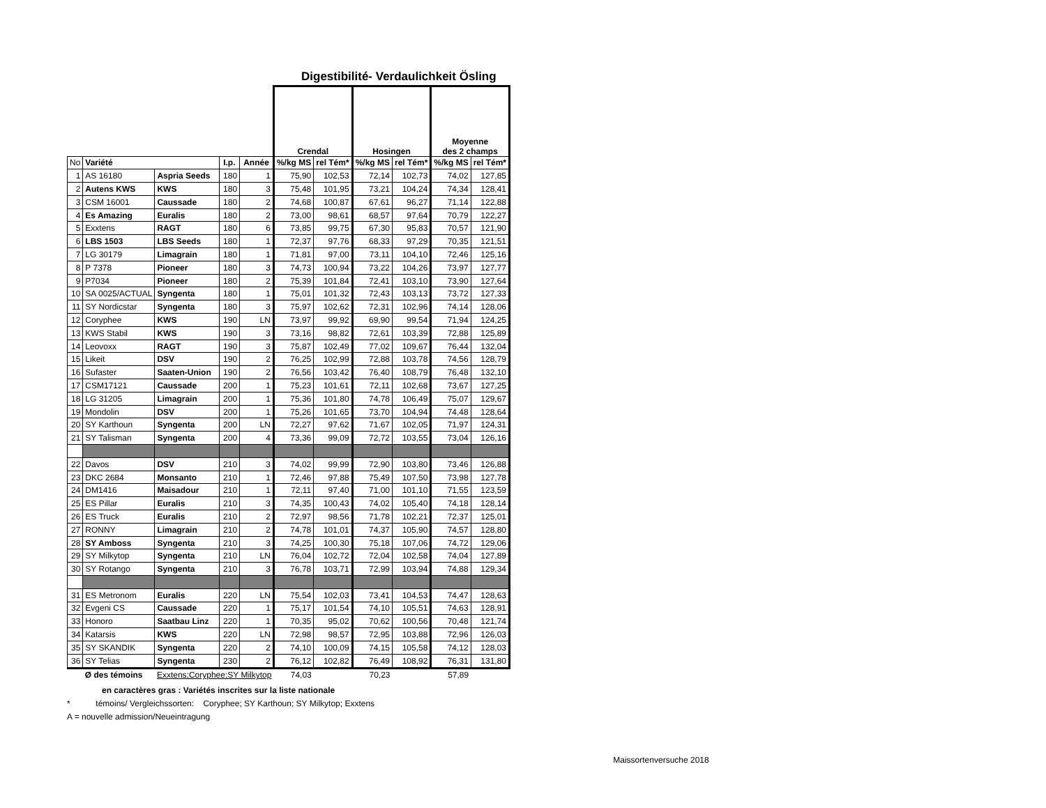Digestibilité- Verdaulichkeit Ösling
| | | | | | Crendal | | Hosingen | | Moyenne des 2 champs | |
| No | Variété | | I.p. | Année | %/kg MS | rel Tém* | %/kg MS | rel Tém* | %/kg MS | rel Tém* |
| 1 | AS 16180 | Aspria Seeds | 180 | 1 | 75,90 | 102,53 | 72,14 | 102,73 | 74,02 | 127,85 |
| 2 | Autens KWS | KWS | 180 | 3 | 75,48 | 101,95 | 73,21 | 104,24 | 74,34 | 128,41 |
| 3 | CSM 16001 | Caussade | 180 | 2 | 74,68 | 100,87 | 67,61 | 96,27 | 71,14 | 122,88 |
| 4 | Es Amazing | Euralis | 180 | 2 | 73,00 | 98,61 | 68,57 | 97,64 | 70,79 | 122,27 |
| 5 | Exxtens | RAGT | 180 | 6 | 73,85 | 99,75 | 67,30 | 95,83 | 70,57 | 121,90 |
| 6 | LBS 1503 | LBS Seeds | 180 | 1 | 72,37 | 97,76 | 68,33 | 97,29 | 70,35 | 121,51 |
| 7 | LG 30179 | Limagrain | 180 | 1 | 71,81 | 97,00 | 73,11 | 104,10 | 72,46 | 125,16 |
| 8 | P 7378 | Pioneer | 180 | 3 | 74,73 | 100,94 | 73,22 | 104,26 | 73,97 | 127,77 |
| 9 | P7034 | Pioneer | 180 | 2 | 75,39 | 101,84 | 72,41 | 103,10 | 73,90 | 127,64 |
| 10 | SA 0025/ACTUAL | Syngenta | 180 | 1 | 75,01 | 101,32 | 72,43 | 103,13 | 73,72 | 127,33 |
| 11 | SY Nordicstar | Syngenta | 180 | 3 | 75,97 | 102,62 | 72,31 | 102,96 | 74,14 | 128,06 |
| 12 | Coryphee | KWS | 190 | LN | 73,97 | 99,92 | 69,90 | 99,54 | 71,94 | 124,25 |
| 13 | KWS Stabil | KWS | 190 | 3 | 73,16 | 98,82 | 72,61 | 103,39 | 72,88 | 125,89 |
| 14 | Leovoxx | RAGT | 190 | 3 | 75,87 | 102,49 | 77,02 | 109,67 | 76,44 | 132,04 |
| 15 | Likeit | DSV | 190 | 2 | 76,25 | 102,99 | 72,88 | 103,78 | 74,56 | 128,79 |
| 16 | Sufaster | Saaten-Union | 190 | 2 | 76,56 | 103,42 | 76,40 | 108,79 | 76,48 | 132,10 |
| 17 | CSM17121 | Caussade | 200 | 1 | 75,23 | 101,61 | 72,11 | 102,68 | 73,67 | 127,25 |
| 18 | LG 31205 | Limagrain | 200 | 1 | 75,36 | 101,80 | 74,78 | 106,49 | 75,07 | 129,67 |
| 19 | Mondolin | DSV | 200 | 1 | 75,26 | 101,65 | 73,70 | 104,94 | 74,48 | 128,64 |
| 20 | SY Karthoun | Syngenta | 200 | LN | 72,27 | 97,62 | 71,67 | 102,05 | 71,97 | 124,31 |
| 21 | SY Talisman | Syngenta | 200 | 4 | 73,36 | 99,09 | 72,72 | 103,55 | 73,04 | 126,16 |
| 22 | Davos | DSV | 210 | 3 | 74,02 | 99,99 | 72,90 | 103,80 | 73,46 | 126,88 |
| 23 | DKC 2684 | Monsanto | 210 | 1 | 72,46 | 97,88 | 75,49 | 107,50 | 73,98 | 127,78 |
| 24 | DM1416 | Maisadour | 210 | 1 | 72,11 | 97,40 | 71,00 | 101,10 | 71,55 | 123,59 |
| 25 | ES Pillar | Euralis | 210 | 3 | 74,35 | 100,43 | 74,02 | 105,40 | 74,18 | 128,14 |
| 26 | ES Truck | Euralis | 210 | 2 | 72,97 | 98,56 | 71,78 | 102,21 | 72,37 | 125,01 |
| 27 | RONNY | Limagrain | 210 | 2 | 74,78 | 101,01 | 74,37 | 105,90 | 74,57 | 128,80 |
| 28 | SY Amboss | Syngenta | 210 | 3 | 74,25 | 100,30 | 75,18 | 107,06 | 74,72 | 129,06 |
| 29 | SY Milkytop | Syngenta | 210 | LN | 76,04 | 102,72 | 72,04 | 102,58 | 74,04 | 127,89 |
| 30 | SY Rotango | Syngenta | 210 | 3 | 76,78 | 103,71 | 72,99 | 103,94 | 74,88 | 129,34 |
| 31 | ES Metronom | Euralis | 220 | LN | 75,54 | 102,03 | 73,41 | 104,53 | 74,47 | 128,63 |
| 32 | Evgeni CS | Caussade | 220 | 1 | 75,17 | 101,54 | 74,10 | 105,51 | 74,63 | 128,91 |
| 33 | Honoro | Saatbau Linz | 220 | 1 | 70,35 | 95,02 | 70,62 | 100,56 | 70,48 | 121,74 |
| 34 | Katarsis | KWS | 220 | LN | 72,98 | 98,57 | 72,95 | 103,88 | 72,96 | 126,03 |
| 35 | SY SKANDIK | Syngenta | 220 | 2 | 74,10 | 100,09 | 74,15 | 105,58 | 74,12 | 128,03 |
| 36 | SY Telias | Syngenta | 230 | 2 | 76,12 | 102,82 | 76,49 | 108,92 | 76,31 | 131,80 |
| | Ø des témoins | Exxtens;Coryphee;SY Milkytop | | | 74,03 | | 70,23 | | 57,89 | |
en caractères gras : Variétés inscrites sur la liste nationale
* témoins/ Vergleichssorten: Coryphee; SY Karthoun; SY Milkytop; Exxtens
A = nouvelle admission/Neueintragung
Maissortenversuche 2018